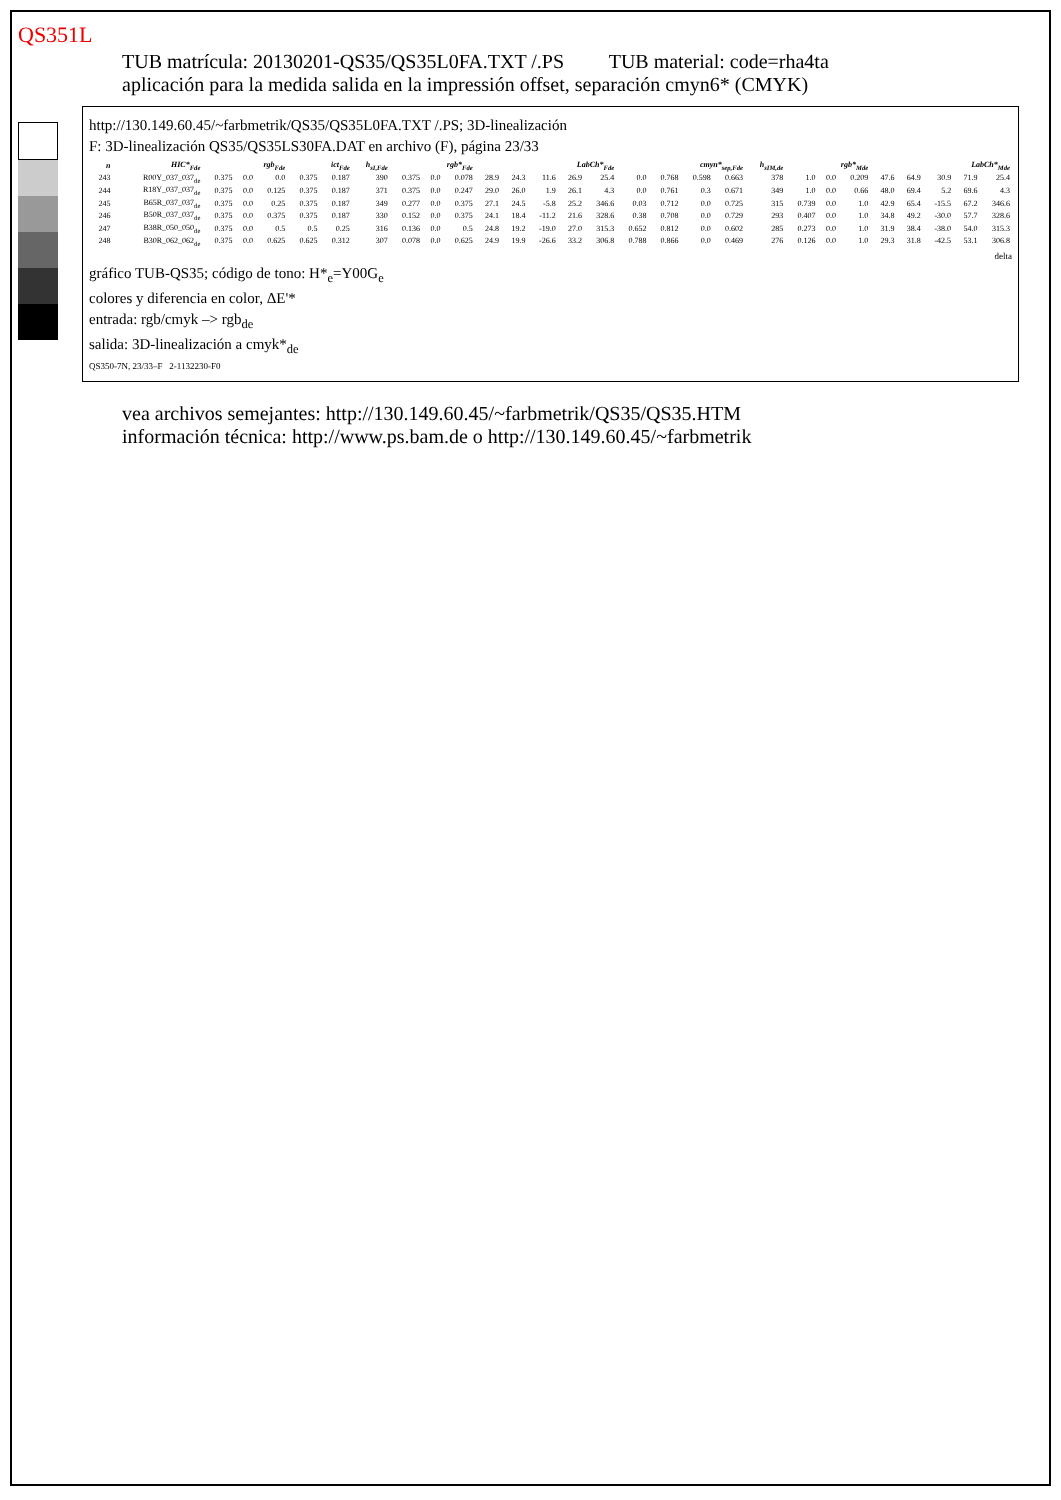QS351L
TUB matrícula: 20130201-QS35/QS35L0FA.TXT /.PS TUB material: code=rha4ta
aplicación para la medida salida en la impressión offset, separación cmyn6* (CMYK)
http://130.149.60.45/~farbmetrik/QS35/QS35L0FA.TXT /.PS; 3D-linealización
F: 3D-linealización QS35/QS35LS30FA.DAT en archivo (F), página 23/33
| n | HIC*<sub>Fde</sub> | rgb<sub>Fde</sub> | | | ict<sub>Fde</sub> | | h<sub>sI,Fde</sub> | rgb*<sub>Fde</sub> | | | LabCh*<sub>Fde</sub> | | | | | cmyn*<sub>sep,Fde</sub> | | | | h<sub>sIM,de</sub> | rgb*<sub>Mde</sub> | | | LabCh*<sub>Mde</sub> | | | | |
| --- | --- | --- | --- | --- | --- | --- | --- | --- | --- | --- | --- | --- | --- | --- | --- | --- | --- | --- | --- | --- | --- | --- | --- | --- | --- | --- | --- | --- |
| 243 | R00Y_037_037<sub>de</sub> | 0.375 | 0.0 | 0.0 | 0.375 | 0.187 | 390 | 0.375 | 0.0 | 0.078 | 28.9 | 24.3 | 11.6 | 26.9 | 25.4 | 0.0 | 0.768 | 0.598 | 0.663 | 378 | 1.0 | 0.0 | 0.209 | 47.6 | 64.9 | 30.9 | 71.9 | 25.4 |
| 244 | R18Y_037_037<sub>de</sub> | 0.375 | 0.0 | 0.125 | 0.375 | 0.187 | 371 | 0.375 | 0.0 | 0.247 | 29.0 | 26.0 | 1.9 | 26.1 | 4.3 | 0.0 | 0.761 | 0.3 | 0.671 | 349 | 1.0 | 0.0 | 0.66 | 48.0 | 69.4 | 5.2 | 69.6 | 4.3 |
| 245 | B65R_037_037<sub>de</sub> | 0.375 | 0.0 | 0.25 | 0.375 | 0.187 | 349 | 0.277 | 0.0 | 0.375 | 27.1 | 24.5 | -5.8 | 25.2 | 346.6 | 0.03 | 0.712 | 0.0 | 0.725 | 315 | 0.739 | 0.0 | 1.0 | 42.9 | 65.4 | -15.5 | 67.2 | 346.6 |
| 246 | B50R_037_037<sub>de</sub> | 0.375 | 0.0 | 0.375 | 0.375 | 0.187 | 330 | 0.152 | 0.0 | 0.375 | 24.1 | 18.4 | -11.2 | 21.6 | 328.6 | 0.38 | 0.708 | 0.0 | 0.729 | 293 | 0.407 | 0.0 | 1.0 | 34.8 | 49.2 | -30.0 | 57.7 | 328.6 |
| 247 | B38R_050_050<sub>de</sub> | 0.375 | 0.0 | 0.5 | 0.5 | 0.25 | 316 | 0.136 | 0.0 | 0.5 | 24.8 | 19.2 | -19.0 | 27.0 | 315.3 | 0.652 | 0.812 | 0.0 | 0.602 | 285 | 0.273 | 0.0 | 1.0 | 31.9 | 38.4 | -38.0 | 54.0 | 315.3 |
| 248 | B30R_062_062<sub>de</sub> | 0.375 | 0.0 | 0.625 | 0.625 | 0.312 | 307 | 0.078 | 0.0 | 0.625 | 24.9 | 19.9 | -26.6 | 33.2 | 306.8 | 0.788 | 0.866 | 0.0 | 0.469 | 276 | 0.126 | 0.0 | 1.0 | 29.3 | 31.8 | -42.5 | 53.1 | 306.8 |
delta
gráfico TUB-QS35; código de tono: H*<sub>e</sub>=Y00G<sub>e</sub>
colores y diferencia en color, ΔE'*
entrada: rgb/cmyk –> rgb<sub>de</sub>
salida: 3D-linealización a cmyk*<sub>de</sub>
QS350-7N, 23/33–F 2-1132230-F0
vea archivos semejantes: http://130.149.60.45/~farbmetrik/QS35/QS35.HTM
información técnica: http://www.ps.bam.de o http://130.149.60.45/~farbmetrik